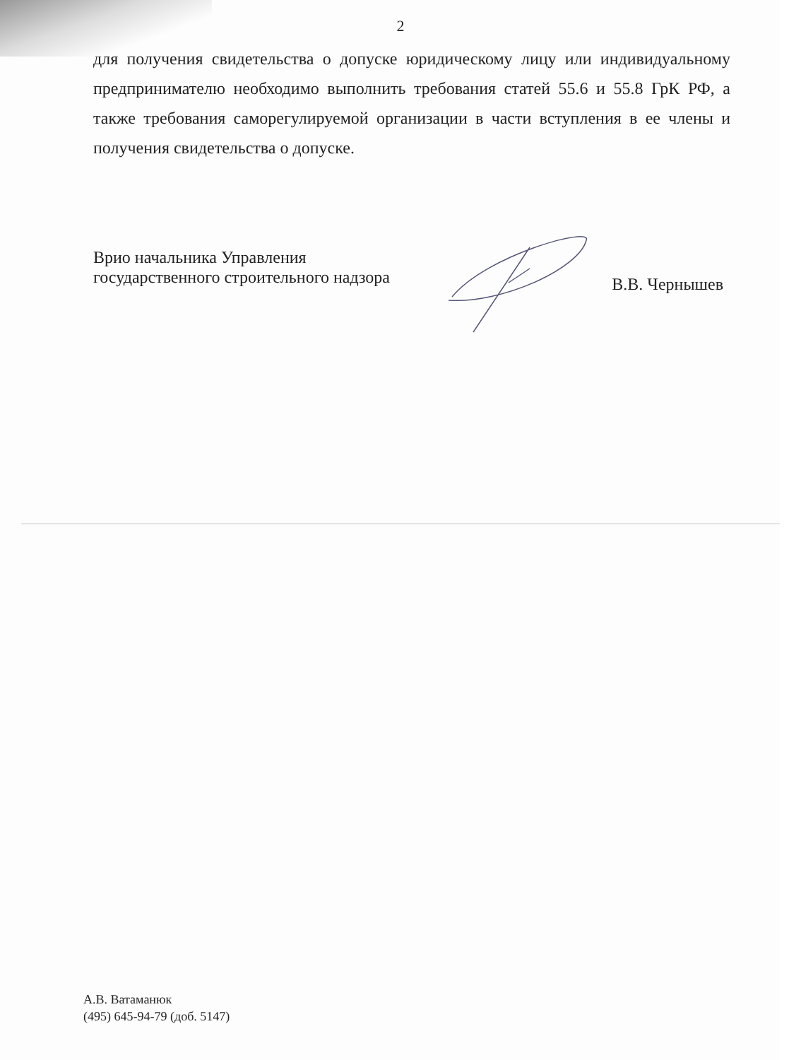2
для получения свидетельства о допуске юридическому лицу или индивидуальному предпринимателю необходимо выполнить требования статей 55.6 и 55.8 ГрК РФ, а также требования саморегулируемой организации в части вступления в ее члены и получения свидетельства о допуске.
Врио начальника Управления
государственного строительного надзора
В.В. Чернышев
А.В. Ватаманюк
(495) 645-94-79 (доб. 5147)